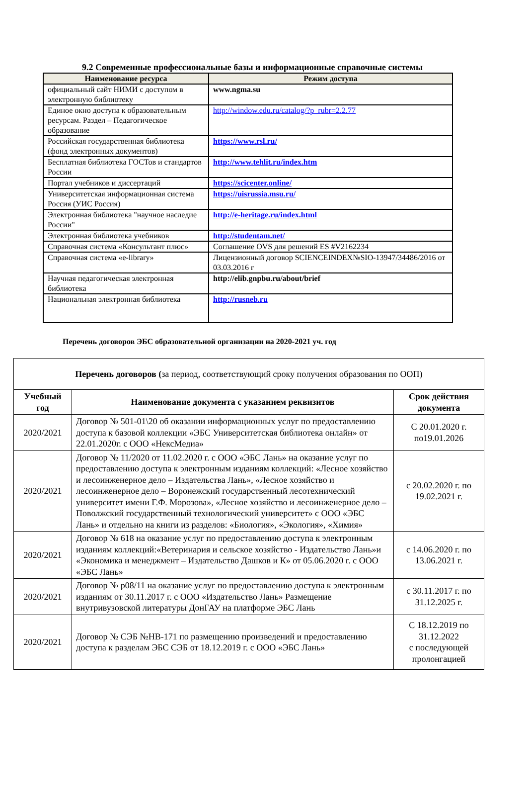9.2 Современные профессиональные базы и информационные справочные системы
| Наименование ресурса | Режим доступа |
| --- | --- |
| официальный сайт НИМИ с доступом в электронную библиотеку | www.ngma.su |
| Единое окно доступа к образовательным ресурсам. Раздел – Педагогическое образование | http://window.edu.ru/catalog/?p_rubr=2.2.77 |
| Российская государственная библиотека (фонд электронных документов) | https://www.rsl.ru/ |
| Бесплатная библиотека ГОСТов и стандартов России | http://www.tehlit.ru/index.htm |
| Портал учебников и диссертаций | https://scicenter.online/ |
| Университетская информационная система Россия (УИС Россия) | https://uisrussia.msu.ru/ |
| Электронная библиотека "научное наследие России" | http://e-heritage.ru/index.html |
| Электронная библиотека учебников | http://studentam.net/ |
| Справочная система «Консультант плюс» | Соглашение OVS для решений ES #V2162234 |
| Справочная система «e-library» | Лицензионный договор SCIENCEINDEX№SIO-13947/34486/2016 от 03.03.2016 г |
| Научная педагогическая электронная библиотека | http://elib.gnpbu.ru/about/brief |
| Национальная электронная библиотека | http://rusneb.ru |
Перечень договоров ЭБС образовательной организации на 2020-2021 уч. год
| Перечень договоров ( за период, соответствующий сроку получения образования по ООП) | | |
| Учебный год | Наименование документа с указанием реквизитов | Срок действия документа |
| 2020/2021 | Договор № 501-01\20 об оказании информационных услуг по предоставлению доступа к базовой коллекции «ЭБС Университетская библиотека онлайн» от 22.01.2020г. с ООО «НексМедиа» | С 20.01.2020 г. по19.01.2026 |
| 2020/2021 | Договор № 11/2020 от 11.02.2020 г. с ООО «ЭБС Лань» на оказание услуг по предоставлению доступа к электронным изданиям коллекций: «Лесное хозяйство и лесоинженерное дело – Издательства Лань», «Лесное хозяйство и лесоинженерное дело – Воронежский государственный лесотехнический университет имени Г.Ф. Морозова», «Лесное хозяйство и лесоинженерное дело – Поволжский государственный технологический университет» с ООО «ЭБС Лань» и отдельно на книги из разделов: «Биология», «Экология», «Химия» | с 20.02.2020 г. по 19.02.2021 г. |
| 2020/2021 | Договор № 618 на оказание услуг по предоставлению доступа к электронным изданиям коллекций:«Ветеринария и сельское хозяйство - Издательство Лань»и «Экономика и менеджмент – Издательство Дашков и К» от 05.06.2020 г. с ООО «ЭБС Лань» | с 14.06.2020 г. по 13.06.2021 г. |
| 2020/2021 | Договор № р08/11 на оказание услуг по предоставлению доступа к электронным изданиям от 30.11.2017 г. с ООО «Издательство Лань» Размещение внутривузовской литературы ДонГАУ на платформе ЭБС Лань | с 30.11.2017 г. по 31.12.2025 г. |
| 2020/2021 | Договор № СЭБ №НВ-171 по размещению произведений и предоставлению доступа к разделам ЭБС СЭБ от 18.12.2019 г. с ООО «ЭБС Лань» | С 18.12.2019 по 31.12.2022 с последующей пролонгацией |